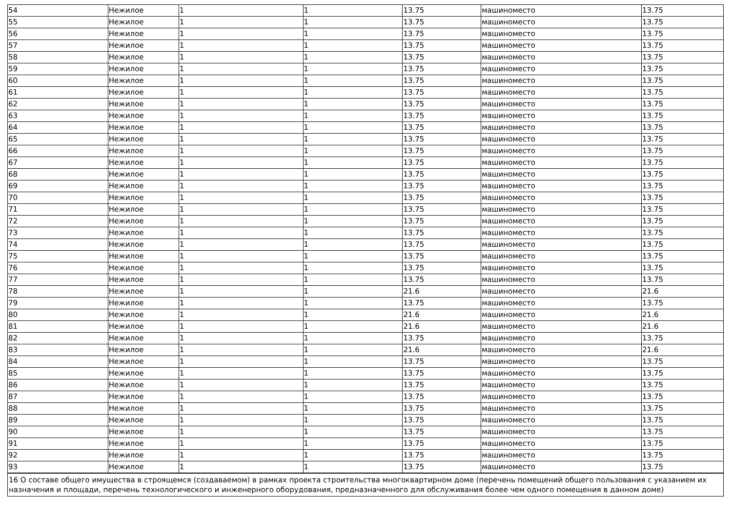| 54 | Нежилое | 1 | 1 | 13.75 | машиноместо | 13.75 |
| 55 | Нежилое | 1 | 1 | 13.75 | машиноместо | 13.75 |
| 56 | Нежилое | 1 | 1 | 13.75 | машиноместо | 13.75 |
| 57 | Нежилое | 1 | 1 | 13.75 | машиноместо | 13.75 |
| 58 | Нежилое | 1 | 1 | 13.75 | машиноместо | 13.75 |
| 59 | Нежилое | 1 | 1 | 13.75 | машиноместо | 13.75 |
| 60 | Нежилое | 1 | 1 | 13.75 | машиноместо | 13.75 |
| 61 | Нежилое | 1 | 1 | 13.75 | машиноместо | 13.75 |
| 62 | Нежилое | 1 | 1 | 13.75 | машиноместо | 13.75 |
| 63 | Нежилое | 1 | 1 | 13.75 | машиноместо | 13.75 |
| 64 | Нежилое | 1 | 1 | 13.75 | машиноместо | 13.75 |
| 65 | Нежилое | 1 | 1 | 13.75 | машиноместо | 13.75 |
| 66 | Нежилое | 1 | 1 | 13.75 | машиноместо | 13.75 |
| 67 | Нежилое | 1 | 1 | 13.75 | машиноместо | 13.75 |
| 68 | Нежилое | 1 | 1 | 13.75 | машиноместо | 13.75 |
| 69 | Нежилое | 1 | 1 | 13.75 | машиноместо | 13.75 |
| 70 | Нежилое | 1 | 1 | 13.75 | машиноместо | 13.75 |
| 71 | Нежилое | 1 | 1 | 13.75 | машиноместо | 13.75 |
| 72 | Нежилое | 1 | 1 | 13.75 | машиноместо | 13.75 |
| 73 | Нежилое | 1 | 1 | 13.75 | машиноместо | 13.75 |
| 74 | Нежилое | 1 | 1 | 13.75 | машиноместо | 13.75 |
| 75 | Нежилое | 1 | 1 | 13.75 | машиноместо | 13.75 |
| 76 | Нежилое | 1 | 1 | 13.75 | машиноместо | 13.75 |
| 77 | Нежилое | 1 | 1 | 13.75 | машиноместо | 13.75 |
| 78 | Нежилое | 1 | 1 | 21.6 | машиноместо | 21.6 |
| 79 | Нежилое | 1 | 1 | 13.75 | машиноместо | 13.75 |
| 80 | Нежилое | 1 | 1 | 21.6 | машиноместо | 21.6 |
| 81 | Нежилое | 1 | 1 | 21.6 | машиноместо | 21.6 |
| 82 | Нежилое | 1 | 1 | 13.75 | машиноместо | 13.75 |
| 83 | Нежилое | 1 | 1 | 21.6 | машиноместо | 21.6 |
| 84 | Нежилое | 1 | 1 | 13.75 | машиноместо | 13.75 |
| 85 | Нежилое | 1 | 1 | 13.75 | машиноместо | 13.75 |
| 86 | Нежилое | 1 | 1 | 13.75 | машиноместо | 13.75 |
| 87 | Нежилое | 1 | 1 | 13.75 | машиноместо | 13.75 |
| 88 | Нежилое | 1 | 1 | 13.75 | машиноместо | 13.75 |
| 89 | Нежилое | 1 | 1 | 13.75 | машиноместо | 13.75 |
| 90 | Нежилое | 1 | 1 | 13.75 | машиноместо | 13.75 |
| 91 | Нежилое | 1 | 1 | 13.75 | машиноместо | 13.75 |
| 92 | Нежилое | 1 | 1 | 13.75 | машиноместо | 13.75 |
| 93 | Нежилое | 1 | 1 | 13.75 | машиноместо | 13.75 |
| 16 О составе общего имущества в строящемся (создаваемом) в рамках проекта строительства многоквартирном доме (перечень помещений общего пользования с указанием их назначения и площади, перечень технологического и инженерного оборудования, предназначенного для обслуживания более чем одного помещения в данном доме) | | | | | | |